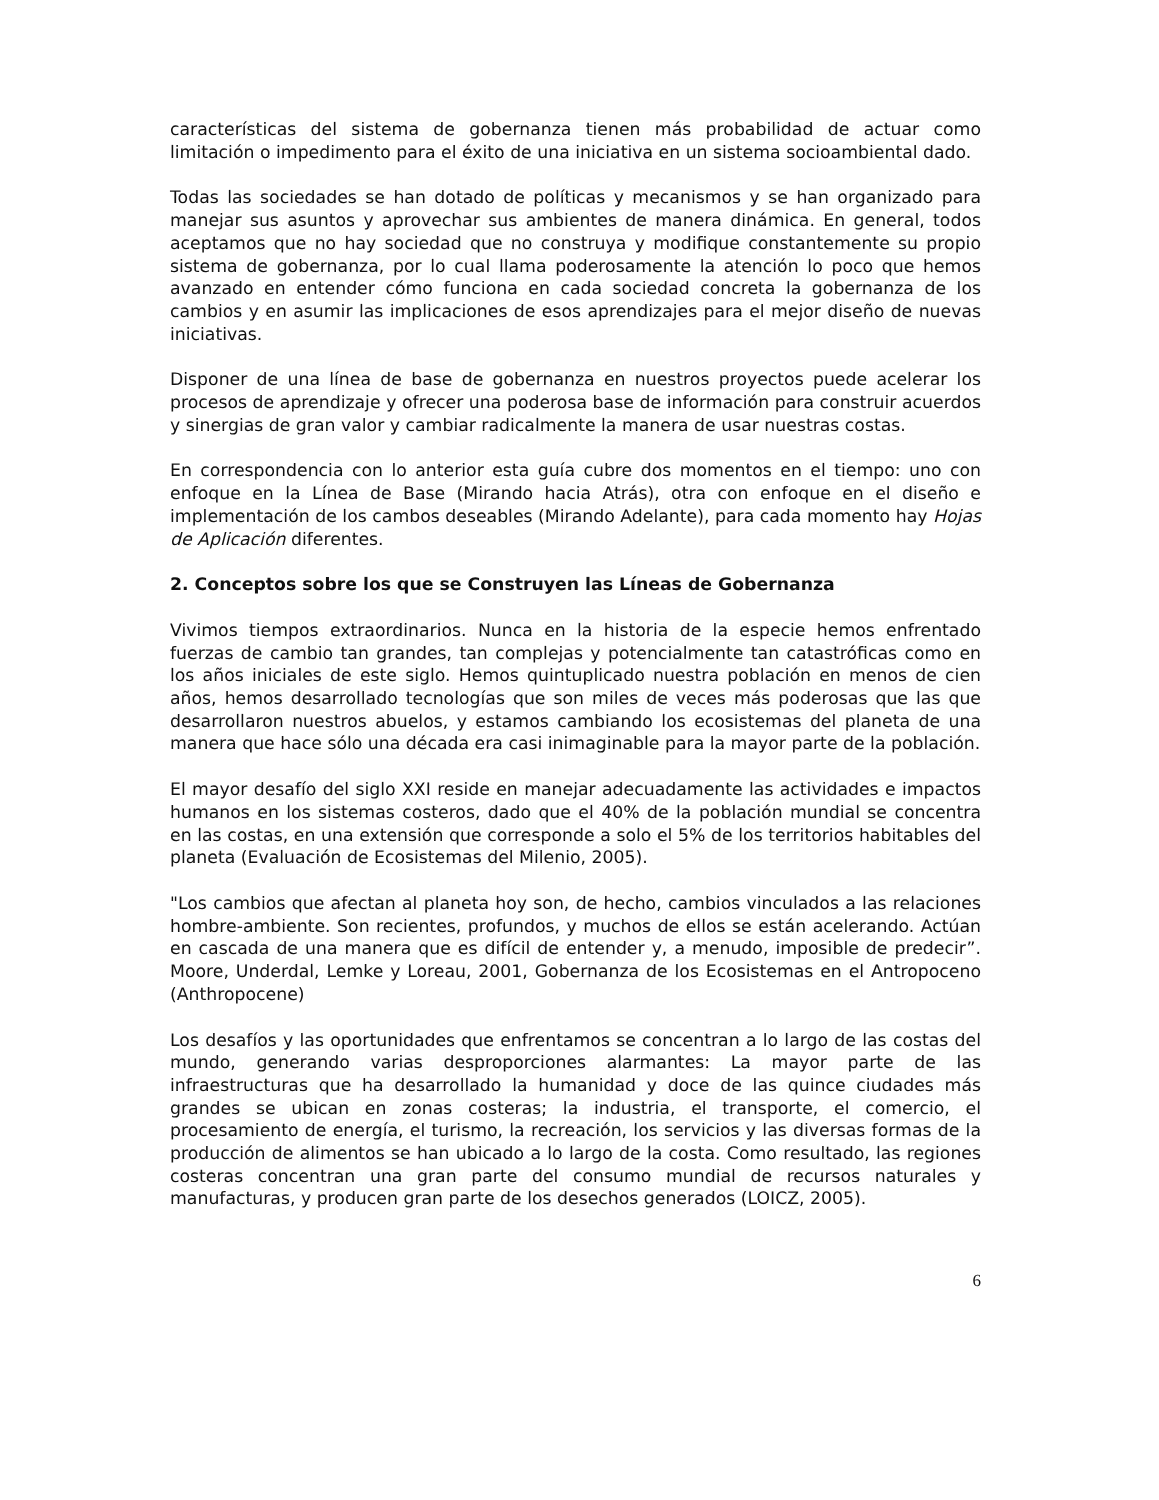características del sistema de gobernanza tienen más probabilidad de actuar como limitación o impedimento para el éxito de una iniciativa en un sistema socioambiental dado.
Todas las sociedades se han dotado de políticas y mecanismos y se han organizado para manejar sus asuntos y aprovechar sus ambientes de manera dinámica. En general, todos aceptamos que no hay sociedad que no construya y modifique constantemente su propio sistema de gobernanza, por lo cual llama poderosamente la atención lo poco que hemos avanzado en entender cómo funciona en cada sociedad concreta la gobernanza de los cambios y en asumir las implicaciones de esos aprendizajes para el mejor diseño de nuevas iniciativas.
Disponer de una línea de base de gobernanza en nuestros proyectos puede acelerar los procesos de aprendizaje y ofrecer una poderosa base de información para construir acuerdos y sinergias de gran valor y cambiar radicalmente la manera de usar nuestras costas.
En correspondencia con lo anterior esta guía cubre dos momentos en el tiempo: uno con enfoque en la Línea de Base (Mirando hacia Atrás), otra con enfoque en el diseño e implementación de los cambos deseables (Mirando Adelante), para cada momento hay Hojas de Aplicación diferentes.
2. Conceptos sobre los que se Construyen las Líneas de Gobernanza
Vivimos tiempos extraordinarios. Nunca en la historia de la especie hemos enfrentado fuerzas de cambio tan grandes, tan complejas y potencialmente tan catastróficas como en los años iniciales de este siglo. Hemos quintuplicado nuestra población en menos de cien años, hemos desarrollado tecnologías que son miles de veces más poderosas que las que desarrollaron nuestros abuelos, y estamos cambiando los ecosistemas del planeta de una manera que hace sólo una década era casi inimaginable para la mayor parte de la población.
El mayor desafío del siglo XXI reside en manejar adecuadamente las actividades e impactos humanos en los sistemas costeros, dado que el 40% de la población mundial se concentra en las costas, en una extensión que corresponde a solo el 5% de los territorios habitables del planeta (Evaluación de Ecosistemas del Milenio, 2005).
"Los cambios que afectan al planeta hoy son, de hecho, cambios vinculados a las relaciones hombre-ambiente. Son recientes, profundos, y muchos de ellos se están acelerando. Actúan en cascada de una manera que es difícil de entender y, a menudo, imposible de predecir”. Moore, Underdal, Lemke y Loreau, 2001, Gobernanza de los Ecosistemas en el Antropoceno (Anthropocene)
Los desafíos y las oportunidades que enfrentamos se concentran a lo largo de las costas del mundo, generando varias desproporciones alarmantes: La mayor parte de las infraestructuras que ha desarrollado la humanidad y doce de las quince ciudades más grandes se ubican en zonas costeras; la industria, el transporte, el comercio, el procesamiento de energía, el turismo, la recreación, los servicios y las diversas formas de la producción de alimentos se han ubicado a lo largo de la costa. Como resultado, las regiones costeras concentran una gran parte del consumo mundial de recursos naturales y manufacturas, y producen gran parte de los desechos generados (LOICZ, 2005).
6